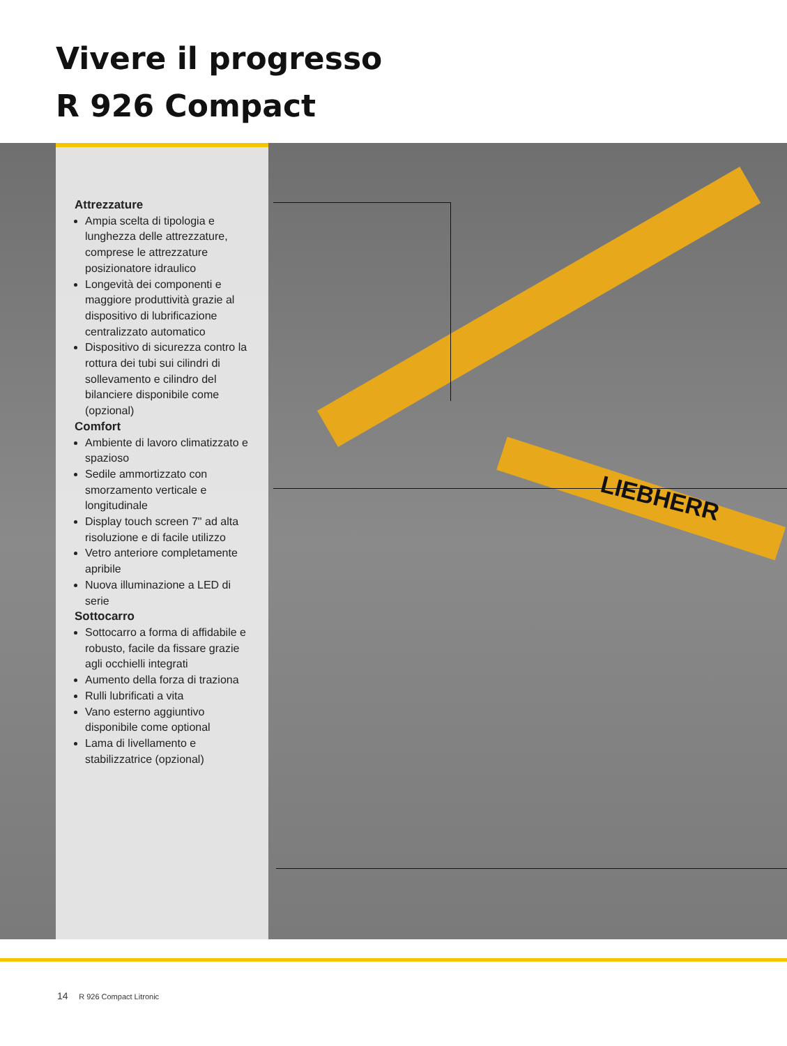Vivere il progresso
R 926 Compact
LIEBHERR
Attrezzature
Ampia scelta di tipologia e lunghezza delle attrezzature, comprese le attrezzature posizionatore idraulico
Longevità dei componenti e maggiore produttività grazie al dispositivo di lubrificazione centralizzato automatico
Dispositivo di sicurezza contro la rottura dei tubi sui cilindri di sollevamento e cilindro del bilanciere disponibile come (opzional)
Comfort
Ambiente di lavoro climatizzato e spazioso
Sedile ammortizzato con smorzamento verticale e longitudinale
Display touch screen 7" ad alta risoluzione e di facile utilizzo
Vetro anteriore completamente apribile
Nuova illuminazione a LED di serie
Sottocarro
Sottocarro a forma di affidabile e robusto, facile da fissare grazie agli occhielli integrati
Aumento della forza di traziona
Rulli lubrificati a vita
Vano esterno aggiuntivo disponibile come optional
Lama di livellamento e stabilizzatrice (opzional)
14 R 926 Compact Litronic